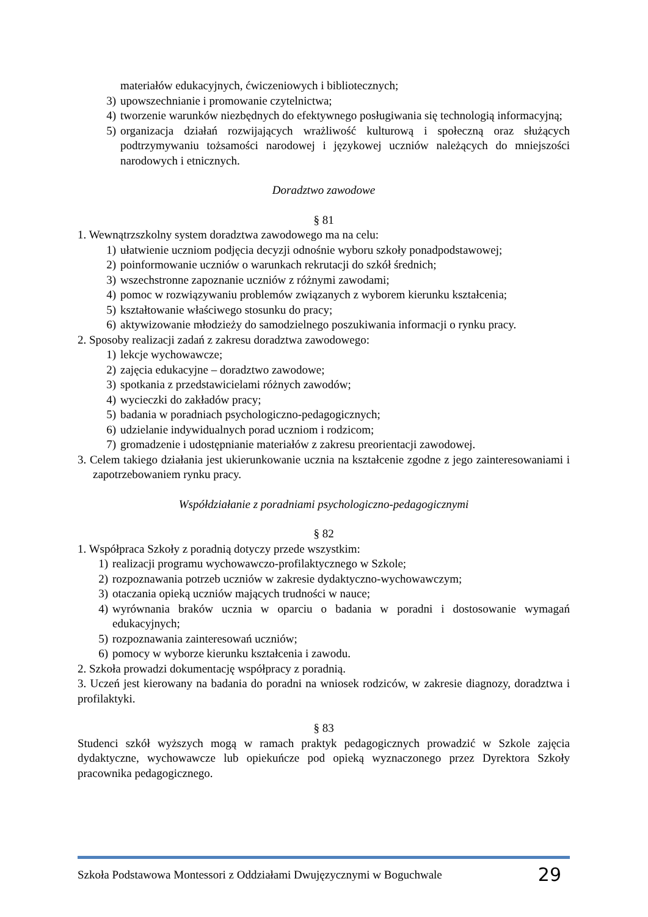materiałów edukacyjnych, ćwiczeniowych i bibliotecznych;
3) upowszechnianie i promowanie czytelnictwa;
4) tworzenie warunków niezbędnych do efektywnego posługiwania się technologią informacyjną;
5) organizacja działań rozwijających wrażliwość kulturową i społeczną oraz służących podtrzymywaniu tożsamości narodowej i językowej uczniów należących do mniejszości narodowych i etnicznych.
Doradztwo zawodowe
§ 81
1. Wewnątrzszkolny system doradztwa zawodowego ma na celu:
1) ułatwienie uczniom podjęcia decyzji odnośnie wyboru szkoły ponadpodstawowej;
2) poinformowanie uczniów o warunkach rekrutacji do szkół średnich;
3) wszechstronne zapoznanie uczniów z różnymi zawodami;
4) pomoc w rozwiązywaniu problemów związanych z wyborem kierunku kształcenia;
5) kształtowanie właściwego stosunku do pracy;
6) aktywizowanie młodzieży do samodzielnego poszukiwania informacji o rynku pracy.
2. Sposoby realizacji zadań z zakresu doradztwa zawodowego:
1) lekcje wychowawcze;
2) zajęcia edukacyjne – doradztwo zawodowe;
3) spotkania z przedstawicielami różnych zawodów;
4) wycieczki do zakładów pracy;
5) badania w poradniach psychologiczno-pedagogicznych;
6) udzielanie indywidualnych porad uczniom i rodzicom;
7) gromadzenie i udostępnianie materiałów z zakresu preorientacji zawodowej.
3. Celem takiego działania jest ukierunkowanie ucznia na kształcenie zgodne z jego zainteresowaniami i zapotrzebowaniem rynku pracy.
Współdziałanie z poradniami psychologiczno-pedagogicznymi
§ 82
1. Współpraca Szkoły z poradnią dotyczy przede wszystkim:
1) realizacji programu wychowawczo-profilaktycznego w Szkole;
2) rozpoznawania potrzeb uczniów w zakresie dydaktyczno-wychowawczym;
3) otaczania opieką uczniów mających trudności w nauce;
4) wyrównania braków ucznia w oparciu o badania w poradni i dostosowanie wymagań edukacyjnych;
5) rozpoznawania zainteresowań uczniów;
6) pomocy w wyborze kierunku kształcenia i zawodu.
2. Szkoła prowadzi dokumentację współpracy z poradnią.
3. Uczeń jest kierowany na badania do poradni na wniosek rodziców, w zakresie diagnozy, doradztwa i profilaktyki.
§ 83
Studenci szkół wyższych mogą w ramach praktyk pedagogicznych prowadzić w Szkole zajęcia dydaktyczne, wychowawcze lub opiekuńcze pod opieką wyznaczonego przez Dyrektora Szkoły pracownika pedagogicznego.
Szkoła Podstawowa Montessori z Oddziałami Dwujęzycznymi w Boguchwale 29